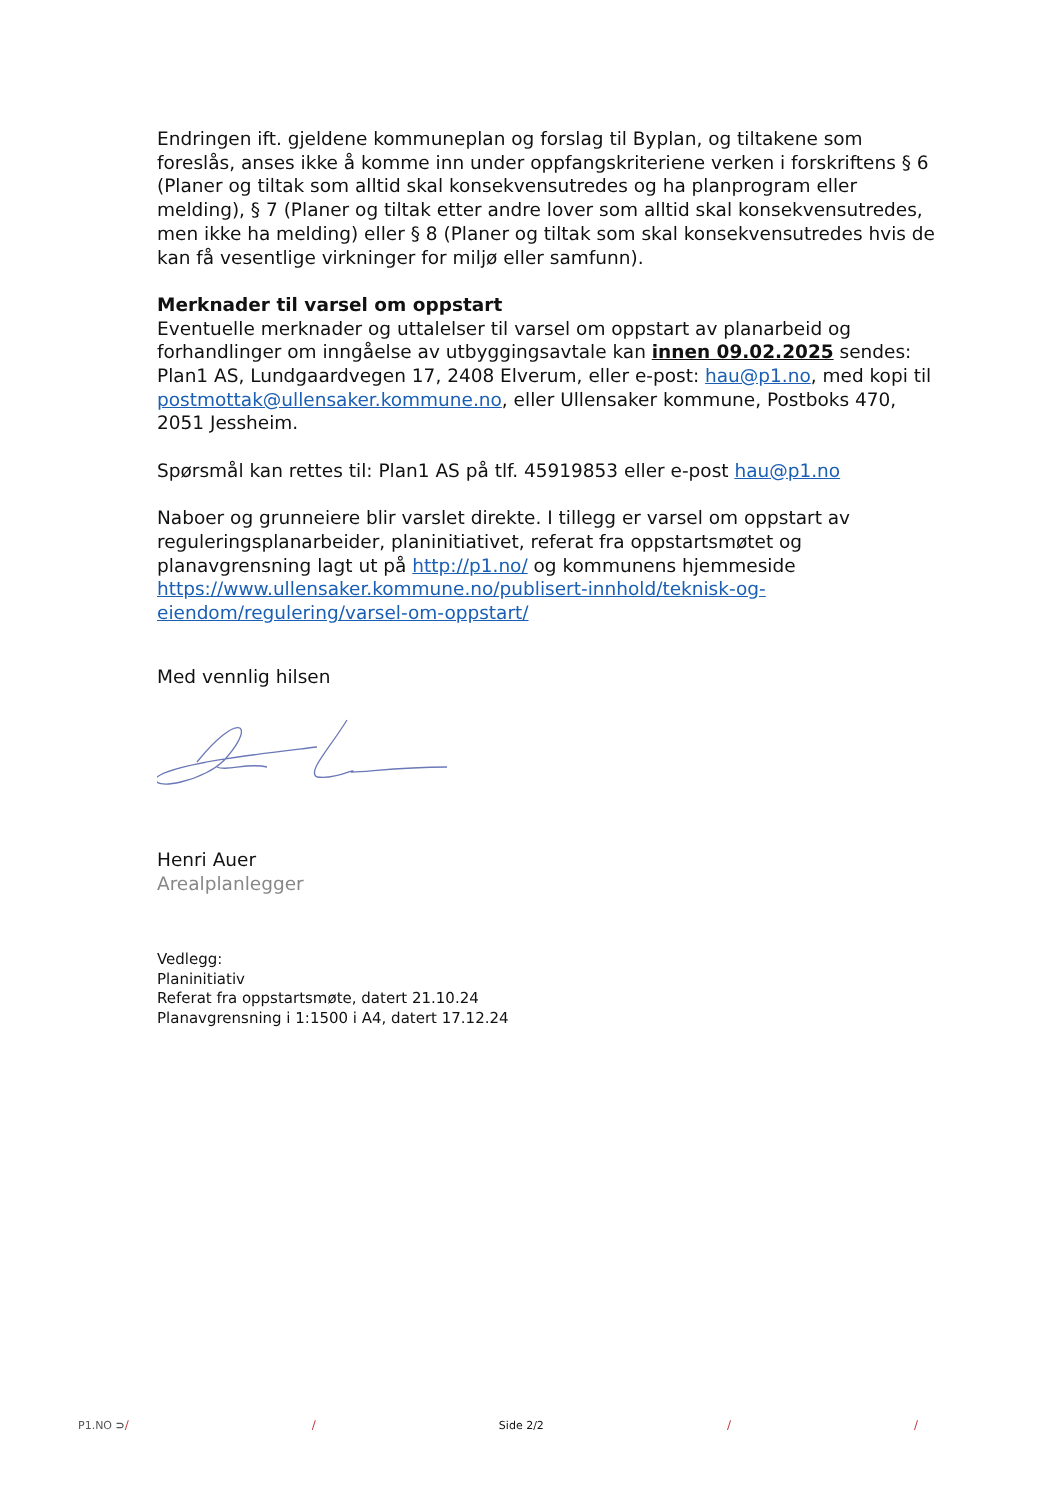Endringen ift. gjeldene kommuneplan og forslag til Byplan, og tiltakene som foreslås, anses ikke å komme inn under oppfangskriteriene verken i forskriftens § 6 (Planer og tiltak som alltid skal konsekvensutredes og ha planprogram eller melding), § 7 (Planer og tiltak etter andre lover som alltid skal konsekvensutredes, men ikke ha melding) eller § 8 (Planer og tiltak som skal konsekvensutredes hvis de kan få vesentlige virkninger for miljø eller samfunn).
Merknader til varsel om oppstart
Eventuelle merknader og uttalelser til varsel om oppstart av planarbeid og forhandlinger om inngåelse av utbyggingsavtale kan innen 09.02.2025 sendes: Plan1 AS, Lundgaardvegen 17, 2408 Elverum, eller e-post: hau@p1.no, med kopi til postmottak@ullensaker.kommune.no, eller Ullensaker kommune, Postboks 470, 2051 Jessheim.
Spørsmål kan rettes til: Plan1 AS på tlf. 45919853 eller e-post hau@p1.no
Naboer og grunneiere blir varslet direkte. I tillegg er varsel om oppstart av reguleringsplanarbeider, planinitiativet, referat fra oppstartsmøtet og planavgrensning lagt ut på http://p1.no/ og kommunens hjemmeside https://www.ullensaker.kommune.no/publisert-innhold/teknisk-og-eiendom/regulering/varsel-om-oppstart/
Med vennlig hilsen
Henri Auer
Arealplanlegger
Vedlegg:
Planinitiativ
Referat fra oppstartsmøte, datert 21.10.24
Planavgrensning i 1:1500 i A4, datert 17.12.24
P1.NO ⊃/ / Side 2/2 / /